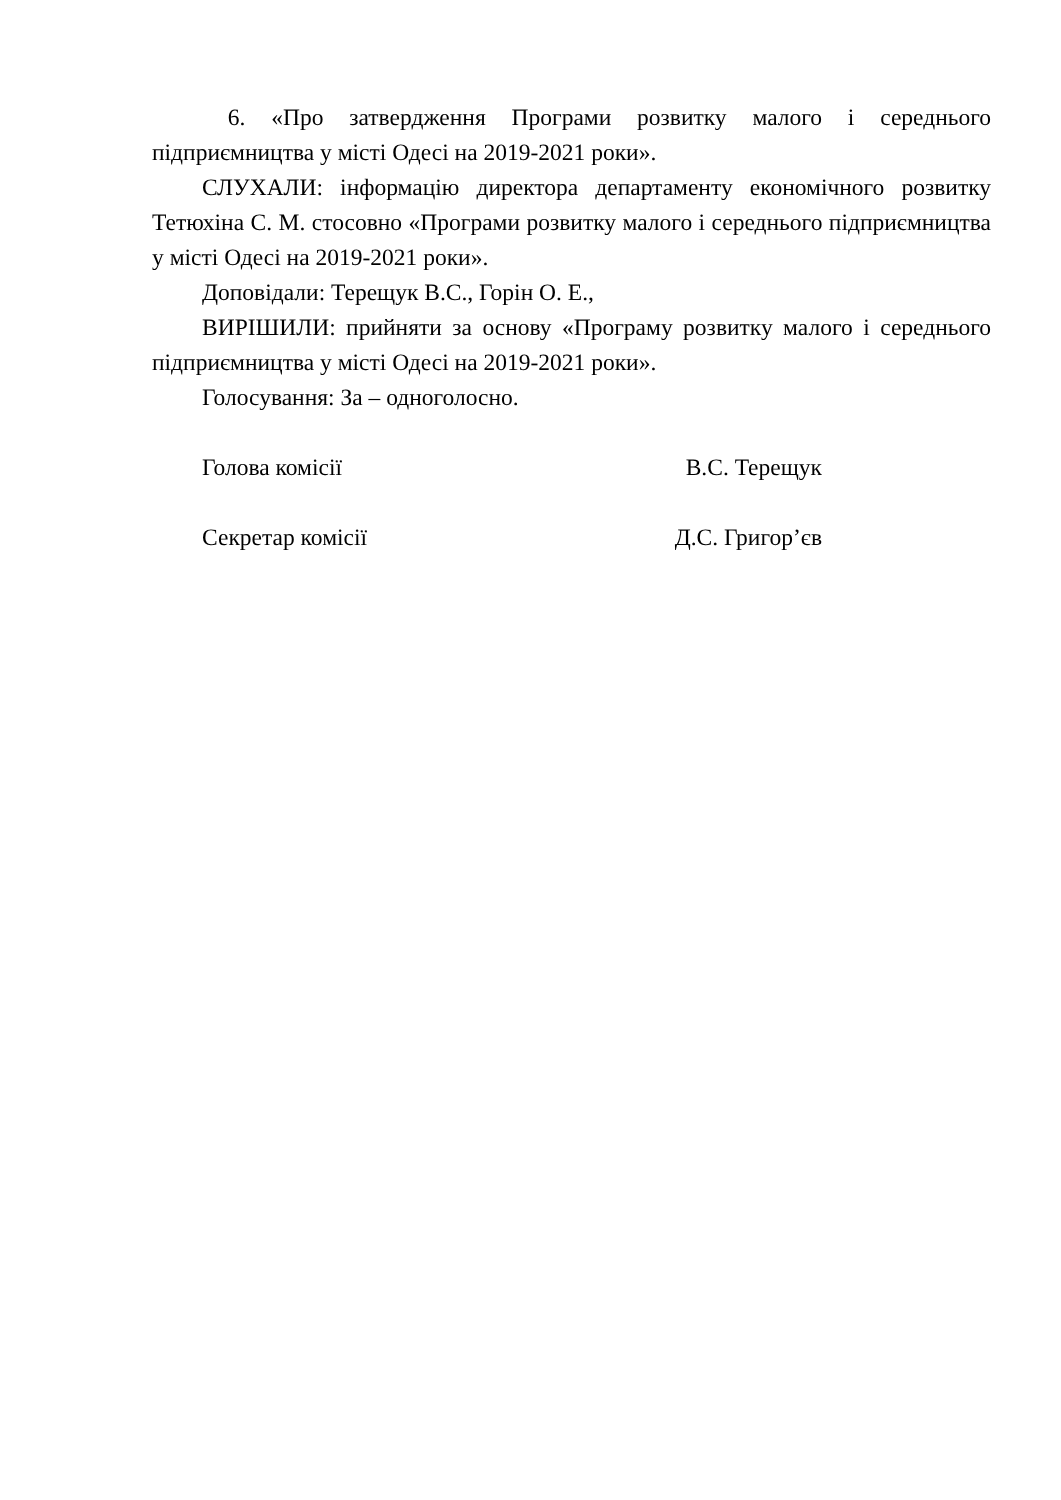6. «Про затвердження Програми розвитку малого і середнього підприємництва у місті Одесі на 2019-2021 роки».
СЛУХАЛИ: інформацію директора департаменту економічного розвитку Тетюхіна С. М. стосовно «Програми розвитку малого і середнього підприємництва у місті Одесі на 2019-2021 роки».
Доповідали: Терещук В.С., Горін О. Е.,
ВИРІШИЛИ: прийняти за основу «Програму розвитку малого і середнього підприємництва у місті Одесі на 2019-2021 роки».
Голосування: За – одноголосно.
Голова комісії В.С. Терещук
Секретар комісії Д.С. Григор’єв